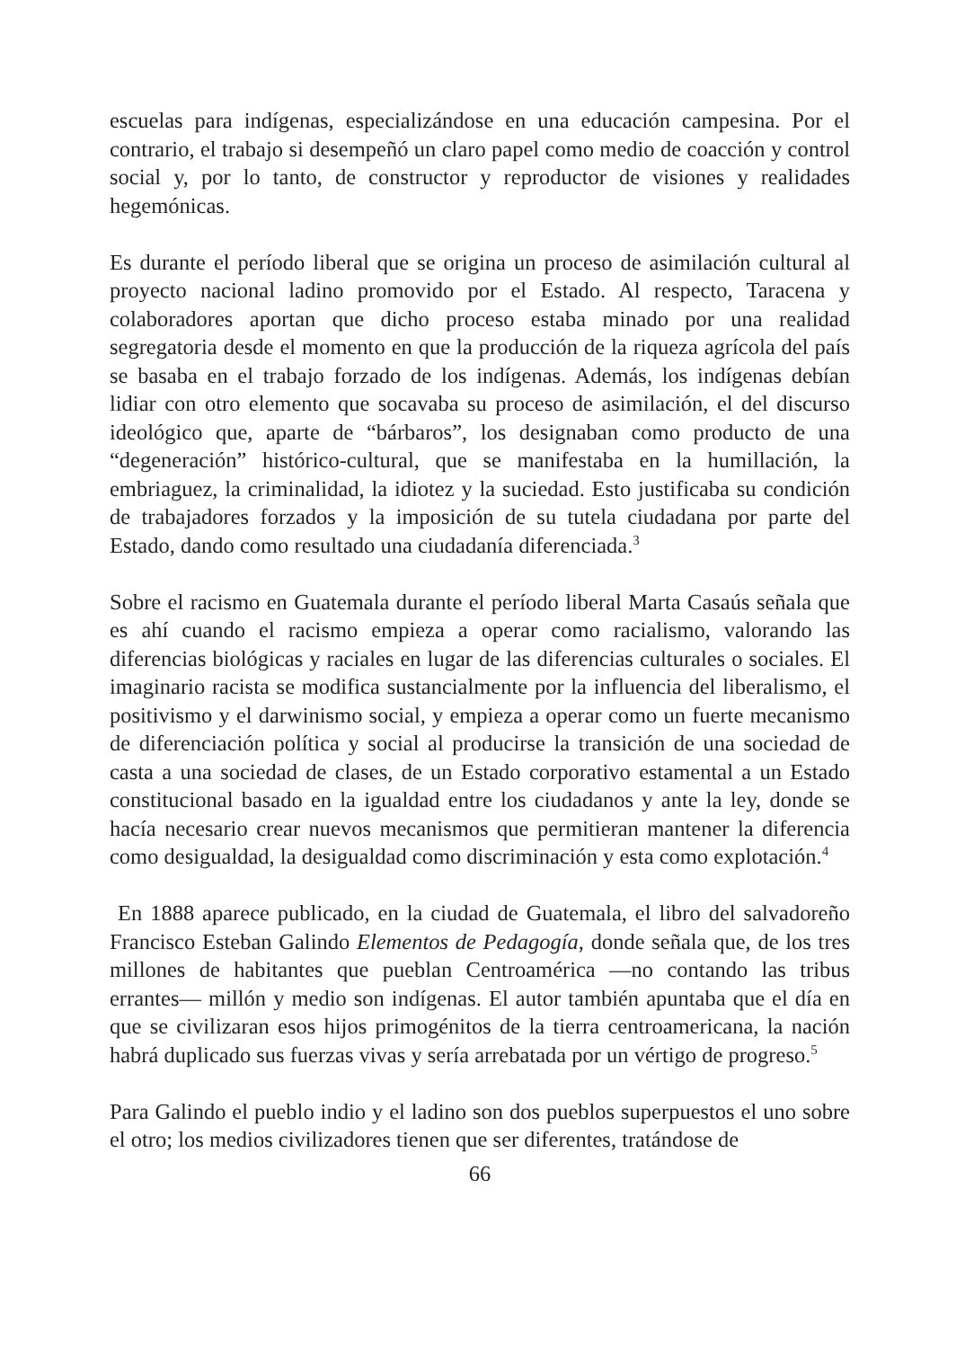escuelas para indígenas, especializándose en una educación campesina. Por el contrario, el trabajo si desempeñó un claro papel como medio de coacción y control social y, por lo tanto, de constructor y reproductor de visiones y realidades hegemónicas.
Es durante el período liberal que se origina un proceso de asimilación cultural al proyecto nacional ladino promovido por el Estado. Al respecto, Taracena y colaboradores aportan que dicho proceso estaba minado por una realidad segregatoria desde el momento en que la producción de la riqueza agrícola del país se basaba en el trabajo forzado de los indígenas. Además, los indígenas debían lidiar con otro elemento que socavaba su proceso de asimilación, el del discurso ideológico que, aparte de “bárbaros”, los designaban como producto de una “degeneración” histórico-cultural, que se manifestaba en la humillación, la embriaguez, la criminalidad, la idiotez y la suciedad. Esto justificaba su condición de trabajadores forzados y la imposición de su tutela ciudadana por parte del Estado, dando como resultado una ciudadanía diferenciada.<sup>3</sup>
Sobre el racismo en Guatemala durante el período liberal Marta Casaús señala que es ahí cuando el racismo empieza a operar como racialismo, valorando las diferencias biológicas y raciales en lugar de las diferencias culturales o sociales. El imaginario racista se modifica sustancialmente por la influencia del liberalismo, el positivismo y el darwinismo social, y empieza a operar como un fuerte mecanismo de diferenciación política y social al producirse la transición de una sociedad de casta a una sociedad de clases, de un Estado corporativo estamental a un Estado constitucional basado en la igualdad entre los ciudadanos y ante la ley, donde se hacía necesario crear nuevos mecanismos que permitieran mantener la diferencia como desigualdad, la desigualdad como discriminación y esta como explotación.<sup>4</sup>
En 1888 aparece publicado, en la ciudad de Guatemala, el libro del salvadoreño Francisco Esteban Galindo Elementos de Pedagogía, donde señala que, de los tres millones de habitantes que pueblan Centroamérica —no contando las tribus errantes— millón y medio son indígenas. El autor también apuntaba que el día en que se civilizaran esos hijos primogénitos de la tierra centroamericana, la nación habrá duplicado sus fuerzas vivas y sería arrebatada por un vértigo de progreso.<sup>5</sup>
Para Galindo el pueblo indio y el ladino son dos pueblos superpuestos el uno sobre el otro; los medios civilizadores tienen que ser diferentes, tratándose de
66